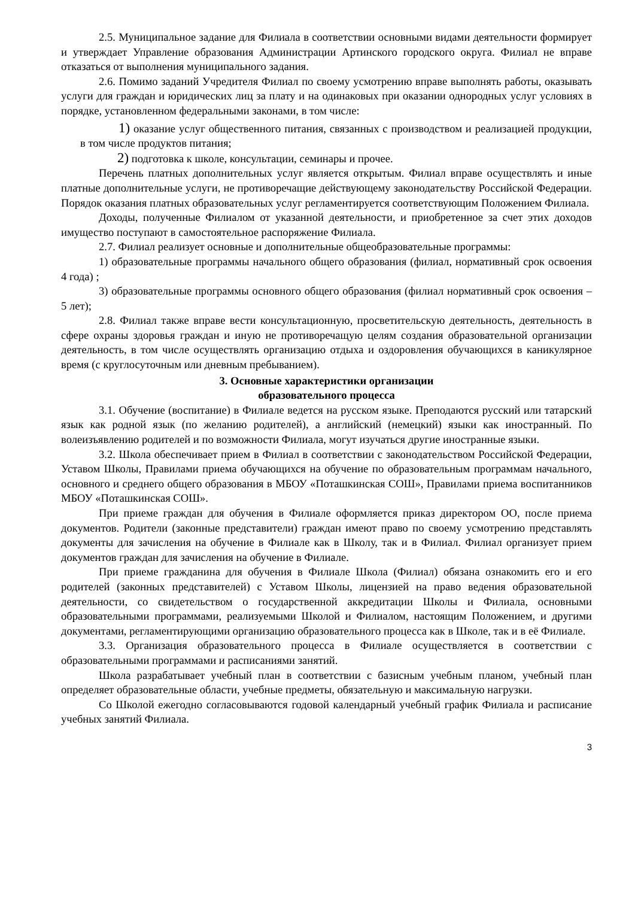2.5. Муниципальное задание для Филиала в соответствии основными видами деятельности формирует и утверждает Управление образования Администрации Артинского городского округа. Филиал не вправе отказаться от выполнения муниципального задания.
2.6. Помимо заданий Учредителя Филиал по своему усмотрению вправе выполнять работы, оказывать услуги для граждан и юридических лиц за плату и на одинаковых при оказании однородных услуг условиях в порядке, установленном федеральными законами, в том числе:
1) оказание услуг общественного питания, связанных с производством и реализацией продукции, в том числе продуктов питания;
2) подготовка к школе, консультации, семинары и прочее.
Перечень платных дополнительных услуг является открытым. Филиал вправе осуществлять и иные платные дополнительные услуги, не противоречащие действующему законодательству Российской Федерации. Порядок оказания платных образовательных услуг регламентируется соответствующим Положением Филиала.
Доходы, полученные Филиалом от указанной деятельности, и приобретенное за счет этих доходов имущество поступают в самостоятельное распоряжение Филиала.
2.7. Филиал реализует основные и дополнительные общеобразовательные программы:
1) образовательные программы начального общего образования (филиал, нормативный срок освоения 4 года) ;
3) образовательные программы основного общего образования (филиал нормативный срок освоения – 5 лет);
2.8. Филиал также вправе вести консультационную, просветительскую деятельность, деятельность в сфере охраны здоровья граждан и иную не противоречащую целям создания образовательной организации деятельность, в том числе осуществлять организацию отдыха и оздоровления обучающихся в каникулярное время (с круглосуточным или дневным пребыванием).
3. Основные характеристики организации
образовательного процесса
3.1. Обучение (воспитание) в Филиале ведется на русском языке. Преподаются русский или татарский язык как родной язык (по желанию родителей), а английский (немецкий) языки как иностранный. По волеизъявлению родителей и по возможности Филиала, могут изучаться другие иностранные языки.
3.2. Школа обеспечивает прием в Филиал в соответствии с законодательством Российской Федерации, Уставом Школы, Правилами приема обучающихся на обучение по образовательным программам начального, основного и среднего общего образования в МБОУ «Поташкинская СОШ», Правилами приема воспитанников МБОУ «Поташкинская СОШ».
При приеме граждан для обучения в Филиале оформляется приказ директором ОО, после приема документов. Родители (законные представители) граждан имеют право по своему усмотрению представлять документы для зачисления на обучение в Филиале как в Школу, так и в Филиал. Филиал организует прием документов граждан для зачисления на обучение в Филиале.
При приеме гражданина для обучения в Филиале Школа (Филиал) обязана ознакомить его и его родителей (законных представителей) с Уставом Школы, лицензией на право ведения образовательной деятельности, со свидетельством о государственной аккредитации Школы и Филиала, основными образовательными программами, реализуемыми Школой и Филиалом, настоящим Положением, и другими документами, регламентирующими организацию образовательного процесса как в Школе, так и в её Филиале.
3.3. Организация образовательного процесса в Филиале осуществляется в соответствии с образовательными программами и расписаниями занятий.
Школа разрабатывает учебный план в соответствии с базисным учебным планом, учебный план определяет образовательные области, учебные предметы, обязательную и максимальную нагрузки.
Со Школой ежегодно согласовываются годовой календарный учебный график Филиала и расписание учебных занятий Филиала.
3